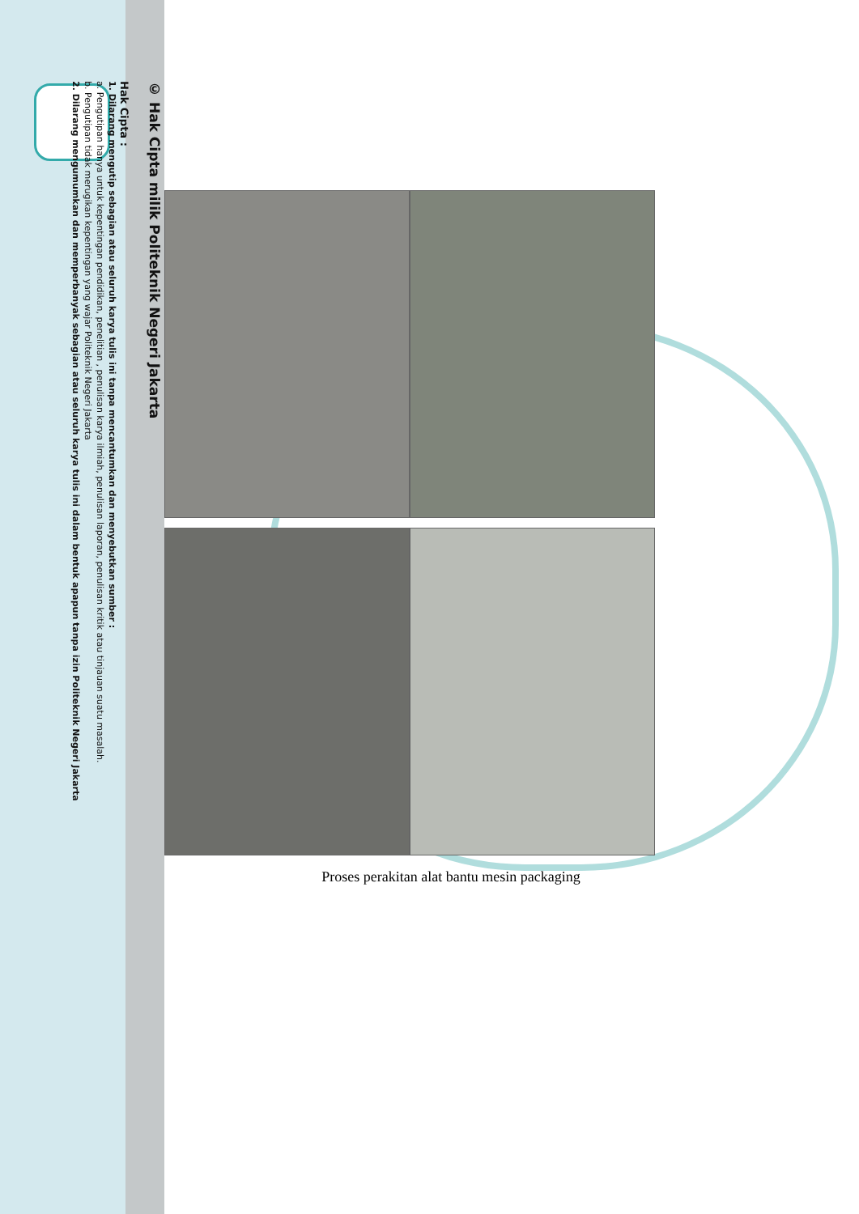© Hak Cipta milik Politeknik Negeri Jakarta
Hak Cipta :
1. Dilarang mengutip sebagian atau seluruh karya tulis ini tanpa mencantumkan dan menyebutkan sumber :
a. Pengutipan hanya untuk kepentingan pendidikan, penelitian , penulisan karya ilmiah, penulisan laporan, penulisan kritik atau tinjauan suatu masalah.
b. Pengutipan tidak merugikan kepentingan yang wajar Politeknik Negeri Jakarta
2. Dilarang mengumumkan dan memperbanyak sebagian atau seluruh karya tulis ini dalam bentuk apapun tanpa izin Politeknik Negeri Jakarta
Proses perakitan alat bantu mesin packaging